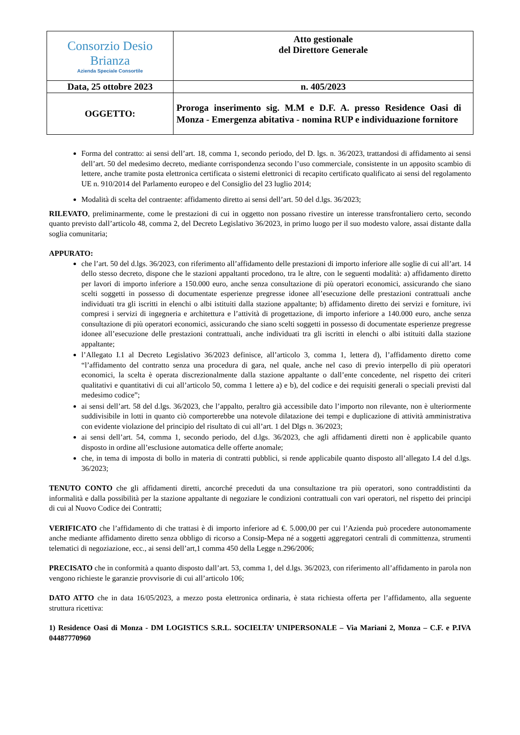| Consorzio Desio Brianza Azienda Speciale Consortile | Atto gestionale del Direttore Generale |
| Data, 25 ottobre 2023 | n. 405/2023 |
| OGGETTO: | Proroga inserimento sig. M.M e D.F. A. presso Residence Oasi di Monza - Emergenza abitativa - nomina RUP e individuazione fornitore |
Forma del contratto: ai sensi dell’art. 18, comma 1, secondo periodo, del D. lgs. n. 36/2023, trattandosi di affidamento ai sensi dell’art. 50 del medesimo decreto, mediante corrispondenza secondo l’uso commerciale, consistente in un apposito scambio di lettere, anche tramite posta elettronica certificata o sistemi elettronici di recapito certificato qualificato ai sensi del regolamento UE n. 910/2014 del Parlamento europeo e del Consiglio del 23 luglio 2014;
Modalità di scelta del contraente: affidamento diretto ai sensi dell’art. 50 del d.lgs. 36/2023;
RILEVATO, preliminarmente, come le prestazioni di cui in oggetto non possano rivestire un interesse transfrontaliero certo, secondo quanto previsto dall’articolo 48, comma 2, del Decreto Legislativo 36/2023, in primo luogo per il suo modesto valore, assai distante dalla soglia comunitaria;
APPURATO:
che l’art. 50 del d.lgs. 36/2023, con riferimento all’affidamento delle prestazioni di importo inferiore alle soglie di cui all’art. 14 dello stesso decreto, dispone che le stazioni appaltanti procedono, tra le altre, con le seguenti modalità: a) affidamento diretto per lavori di importo inferiore a 150.000 euro, anche senza consultazione di più operatori economici, assicurando che siano scelti soggetti in possesso di documentate esperienze pregresse idonee all’esecuzione delle prestazioni contrattuali anche individuati tra gli iscritti in elenchi o albi istituiti dalla stazione appaltante; b) affidamento diretto dei servizi e forniture, ivi compresi i servizi di ingegneria e architettura e l’attività di progettazione, di importo inferiore a 140.000 euro, anche senza consultazione di più operatori economici, assicurando che siano scelti soggetti in possesso di documentate esperienze pregresse idonee all’esecuzione delle prestazioni contrattuali, anche individuati tra gli iscritti in elenchi o albi istituiti dalla stazione appaltante;
l’Allegato I.1 al Decreto Legislativo 36/2023 definisce, all’articolo 3, comma 1, lettera d), l’affidamento diretto come “l’affidamento del contratto senza una procedura di gara, nel quale, anche nel caso di previo interpello di più operatori economici, la scelta è operata discrezionalmente dalla stazione appaltante o dall’ente concedente, nel rispetto dei criteri qualitativi e quantitativi di cui all’articolo 50, comma 1 lettere a) e b), del codice e dei requisiti generali o speciali previsti dal medesimo codice”;
ai sensi dell’art. 58 del d.lgs. 36/2023, che l’appalto, peraltro già accessibile dato l’importo non rilevante, non è ulteriormente suddivisibile in lotti in quanto ciò comporterebbe una notevole dilatazione dei tempi e duplicazione di attività amministrativa con evidente violazione del principio del risultato di cui all’art. 1 del Dlgs n. 36/2023;
ai sensi dell’art. 54, comma 1, secondo periodo, del d.lgs. 36/2023, che agli affidamenti diretti non è applicabile quanto disposto in ordine all’esclusione automatica delle offerte anomale;
che, in tema di imposta di bollo in materia di contratti pubblici, si rende applicabile quanto disposto all’allegato I.4 del d.lgs. 36/2023;
TENUTO CONTO che gli affidamenti diretti, ancorché preceduti da una consultazione tra più operatori, sono contraddistinti da informalità e dalla possibilità per la stazione appaltante di negoziare le condizioni contrattuali con vari operatori, nel rispetto dei principi di cui al Nuovo Codice dei Contratti;
VERIFICATO che l’affidamento di che trattasi è di importo inferiore ad €. 5.000,00 per cui l’Azienda può procedere autonomamente anche mediante affidamento diretto senza obbligo di ricorso a Consip-Mepa né a soggetti aggregatori centrali di committenza, strumenti telematici di negoziazione, ecc., ai sensi dell’art,1 comma 450 della Legge n.296/2006;
PRECISATO che in conformità a quanto disposto dall’art. 53, comma 1, del d.lgs. 36/2023, con riferimento all’affidamento in parola non vengono richieste le garanzie provvisorie di cui all’articolo 106;
DATO ATTO che in data 16/05/2023, a mezzo posta elettronica ordinaria, è stata richiesta offerta per l’affidamento, alla seguente struttura ricettiva:
1) Residence Oasi di Monza - DM LOGISTICS S.R.L. SOCIELTA’ UNIPERSONALE – Via Mariani 2, Monza – C.F. e P.IVA 04487770960